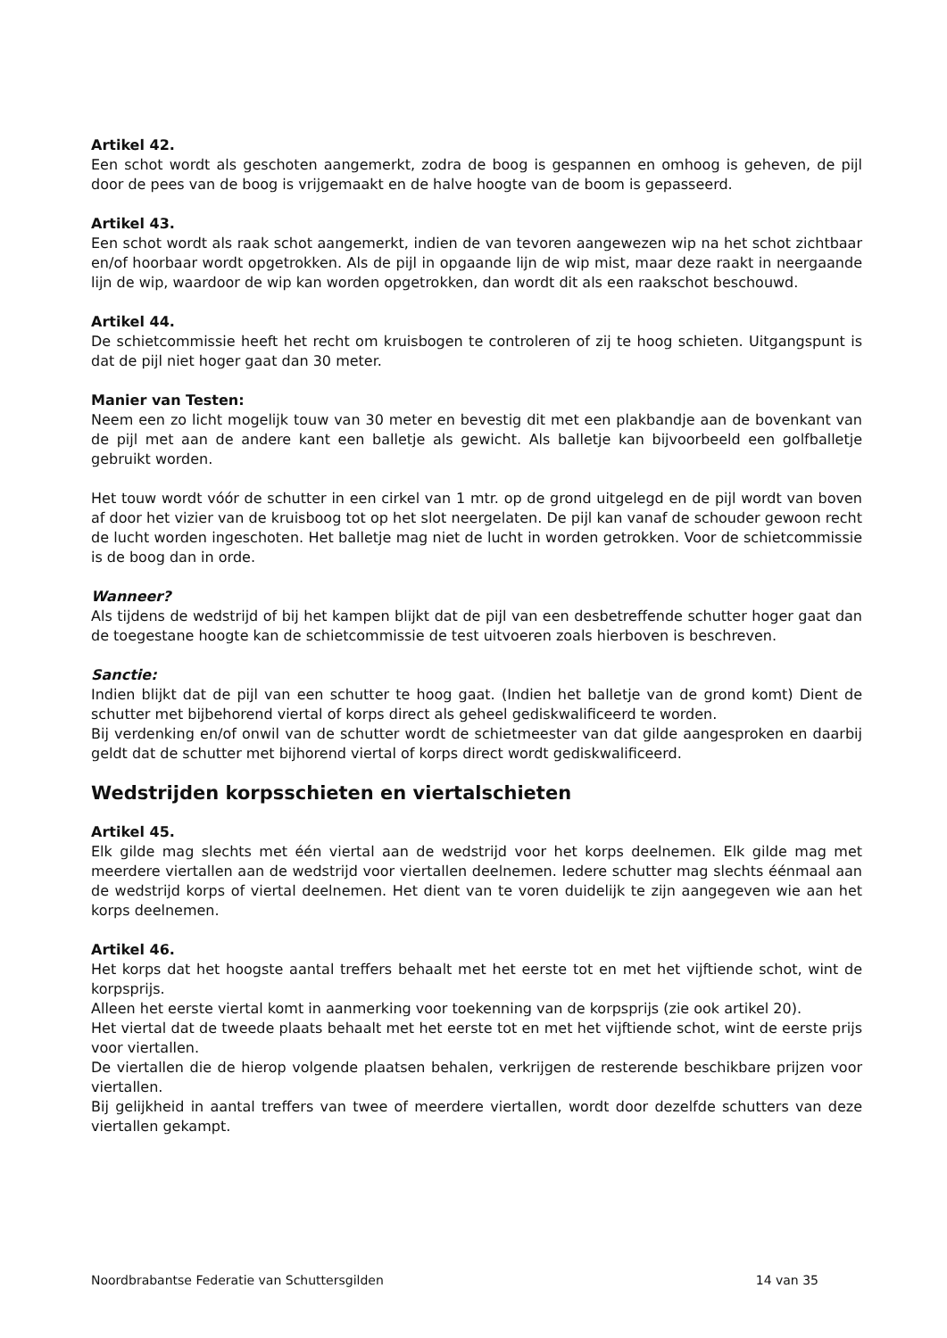Artikel 42.
Een schot wordt als geschoten aangemerkt, zodra de boog is gespannen en omhoog is geheven, de pijl door de pees van de boog is vrijgemaakt en de halve hoogte van de boom is gepasseerd.
Artikel 43.
Een schot wordt als raak schot aangemerkt, indien de van tevoren aangewezen wip na het schot zichtbaar en/of hoorbaar wordt opgetrokken. Als de pijl in opgaande lijn de wip mist, maar deze raakt in neergaande lijn de wip, waardoor de wip kan worden opgetrokken, dan wordt dit als een raakschot beschouwd.
Artikel 44.
De schietcommissie heeft het recht om kruisbogen te controleren of zij te hoog schieten. Uitgangspunt is dat de pijl niet hoger gaat dan 30 meter.
Manier van Testen:
Neem een zo licht mogelijk touw van 30 meter en bevestig dit met een plakbandje aan de bovenkant van de pijl met aan de andere kant een balletje als gewicht. Als balletje kan bijvoorbeeld een golfballetje gebruikt worden.
Het touw wordt vóór de schutter in een cirkel van 1 mtr. op de grond uitgelegd en de pijl wordt van boven af door het vizier van de kruisboog tot op het slot neergelaten. De pijl kan vanaf de schouder gewoon recht de lucht worden ingeschoten. Het balletje mag niet de lucht in worden getrokken. Voor de schietcommissie is de boog dan in orde.
Wanneer?
Als tijdens de wedstrijd of bij het kampen blijkt dat de pijl van een desbetreffende schutter hoger gaat dan de toegestane hoogte kan de schietcommissie de test uitvoeren zoals hierboven is beschreven.
Sanctie:
Indien blijkt dat de pijl van een schutter te hoog gaat. (Indien het balletje van de grond komt) Dient de schutter met bijbehorend viertal of korps direct als geheel gediskwalificeerd te worden.
Bij verdenking en/of onwil van de schutter wordt de schietmeester van dat gilde aangesproken en daarbij geldt dat de schutter met bijhorend viertal of korps direct wordt gediskwalificeerd.
Wedstrijden korpsschieten en viertalschieten
Artikel 45.
Elk gilde mag slechts met één viertal aan de wedstrijd voor het korps deelnemen. Elk gilde mag met meerdere viertallen aan de wedstrijd voor viertallen deelnemen. Iedere schutter mag slechts éénmaal aan de wedstrijd korps of viertal deelnemen. Het dient van te voren duidelijk te zijn aangegeven wie aan het korps deelnemen.
Artikel 46.
Het korps dat het hoogste aantal treffers behaalt met het eerste tot en met het vijftiende schot, wint de korpsprijs.
Alleen het eerste viertal komt in aanmerking voor toekenning van de korpsprijs (zie ook artikel 20).
Het viertal dat de tweede plaats behaalt met het eerste tot en met het vijftiende schot, wint de eerste prijs voor viertallen.
De viertallen die de hierop volgende plaatsen behalen, verkrijgen de resterende beschikbare prijzen voor viertallen.
Bij gelijkheid in aantal treffers van twee of meerdere viertallen, wordt door dezelfde schutters van deze viertallen gekampt.
Noordbrabantse Federatie van Schuttersgilden 14 van 35